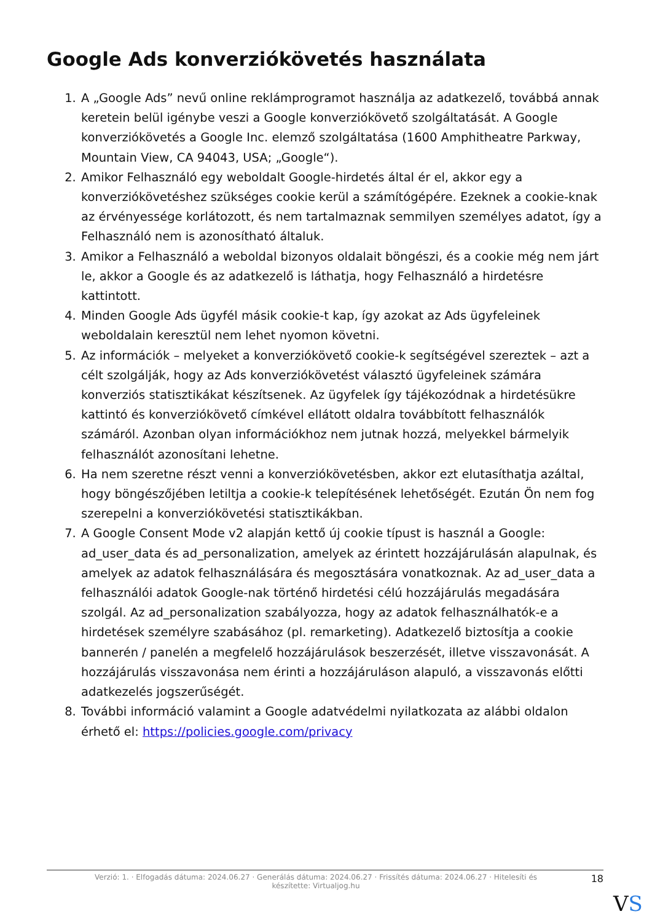Google Ads konverziókövetés használata
1. A „Google Ads” nevű online reklámprogramot használja az adatkezelő, továbbá annak keretein belül igénybe veszi a Google konverziókövető szolgáltatását. A Google konverziókövetés a Google Inc. elemző szolgáltatása (1600 Amphitheatre Parkway, Mountain View, CA 94043, USA; „Google“).
2. Amikor Felhasználó egy weboldalt Google-hirdetés által ér el, akkor egy a konverziókövetéshez szükséges cookie kerül a számítógépére. Ezeknek a cookie-knak az érvényessége korlátozott, és nem tartalmaznak semmilyen személyes adatot, így a Felhasználó nem is azonosítható általuk.
3. Amikor a Felhasználó a weboldal bizonyos oldalait böngészi, és a cookie még nem járt le, akkor a Google és az adatkezelő is láthatja, hogy Felhasználó a hirdetésre kattintott.
4. Minden Google Ads ügyfél másik cookie-t kap, így azokat az Ads ügyfeleinek weboldalain keresztül nem lehet nyomon követni.
5. Az információk – melyeket a konverziókövető cookie-k segítségével szereztek – azt a célt szolgálják, hogy az Ads konverziókövetést választó ügyfeleinek számára konverziós statisztikákat készítsenek. Az ügyfelek így tájékozódnak a hirdetésükre kattintó és konverziókövető címkével ellátott oldalra továbbított felhasználók számáról. Azonban olyan információkhoz nem jutnak hozzá, melyekkel bármelyik felhasználót azonosítani lehetne.
6. Ha nem szeretne részt venni a konverziókövetésben, akkor ezt elutasíthatja azáltal, hogy böngészőjében letiltja a cookie-k telepítésének lehetőségét. Ezután Ön nem fog szerepelni a konverziókövetési statisztikákban.
7. A Google Consent Mode v2 alapján kettő új cookie típust is használ a Google: ad_user_data és ad_personalization, amelyek az érintett hozzájárulásán alapulnak, és amelyek az adatok felhasználására és megosztására vonatkoznak. Az ad_user_data a felhasználói adatok Google-nak történő hirdetési célú hozzájárulás megadására szolgál. Az ad_personalization szabályozza, hogy az adatok felhasználhatók-e a hirdetések személyre szabásához (pl. remarketing). Adatkezelő biztosítja a cookie bannerén / panelén a megfelelő hozzájárulások beszerzését, illetve visszavonását. A hozzájárulás visszavonása nem érinti a hozzájáruláson alapuló, a visszavonás előtti adatkezelés jogszerűségét.
8. További információ valamint a Google adatvédelmi nyilatkozata az alábbi oldalon érhető el: https://policies.google.com/privacy
Verzió: 1. · Elfogadás dátuma: 2024.06.27 · Generálás dátuma: 2024.06.27 · Frissítés dátuma: 2024.06.27 · Hitelesíti és készítette: Virtualjog.hu
18
VS